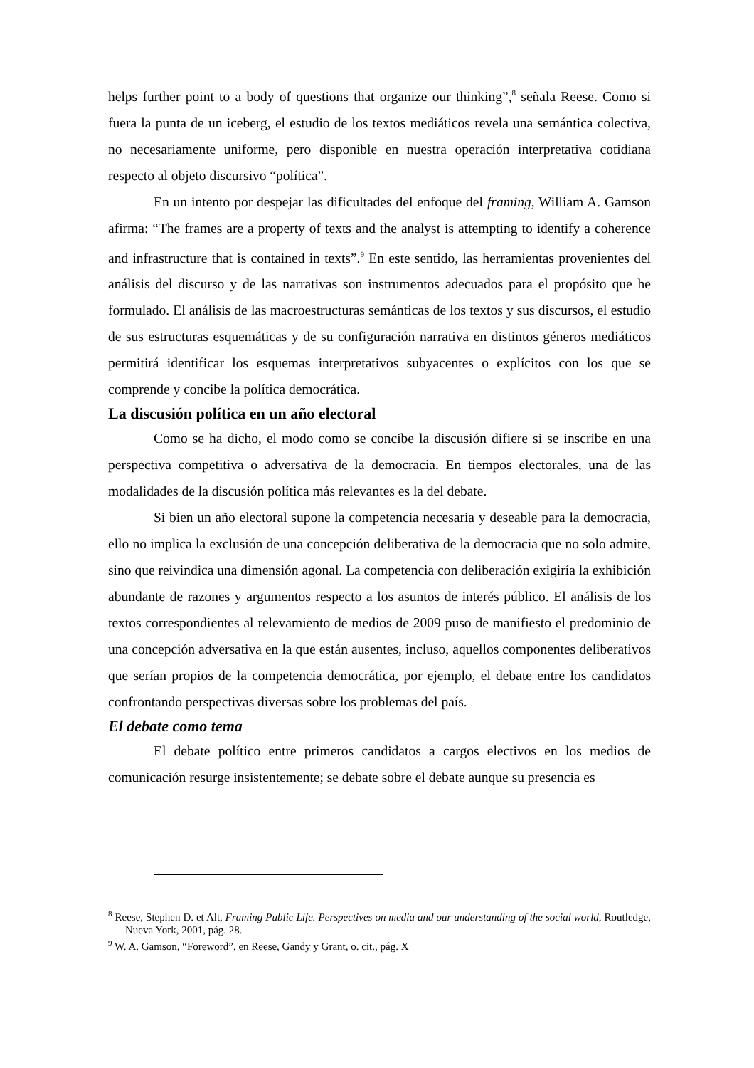helps further point to a body of questions that organize our thinking”,<sup>8</sup> señala Reese. Como si fuera la punta de un iceberg, el estudio de los textos mediáticos revela una semántica colectiva, no necesariamente uniforme, pero disponible en nuestra operación interpretativa cotidiana respecto al objeto discursivo “política”.
En un intento por despejar las dificultades del enfoque del framing, William A. Gamson afirma: “The frames are a property of texts and the analyst is attempting to identify a coherence and infrastructure that is contained in texts”.<sup>9</sup> En este sentido, las herramientas provenientes del análisis del discurso y de las narrativas son instrumentos adecuados para el propósito que he formulado. El análisis de las macroestructuras semánticas de los textos y sus discursos, el estudio de sus estructuras esquemáticas y de su configuración narrativa en distintos géneros mediáticos permitirá identificar los esquemas interpretativos subyacentes o explícitos con los que se comprende y concibe la política democrática.
La discusión política en un año electoral
Como se ha dicho, el modo como se concibe la discusión difiere si se inscribe en una perspectiva competitiva o adversativa de la democracia. En tiempos electorales, una de las modalidades de la discusión política más relevantes es la del debate.
Si bien un año electoral supone la competencia necesaria y deseable para la democracia, ello no implica la exclusión de una concepción deliberativa de la democracia que no solo admite, sino que reivindica una dimensión agonal. La competencia con deliberación exigiría la exhibición abundante de razones y argumentos respecto a los asuntos de interés público. El análisis de los textos correspondientes al relevamiento de medios de 2009 puso de manifiesto el predominio de una concepción adversativa en la que están ausentes, incluso, aquellos componentes deliberativos que serían propios de la competencia democrática, por ejemplo, el debate entre los candidatos confrontando perspectivas diversas sobre los problemas del país.
El debate como tema
El debate político entre primeros candidatos a cargos electivos en los medios de comunicación resurge insistentemente; se debate sobre el debate aunque su presencia es
<sup>8</sup> Reese, Stephen D. et Alt, Framing Public Life. Perspectives on media and our understanding of the social world, Routledge, Nueva York, 2001, pág. 28.
<sup>9</sup> W. A. Gamson, “Foreword”, en Reese, Gandy y Grant, o. cit., pág. X